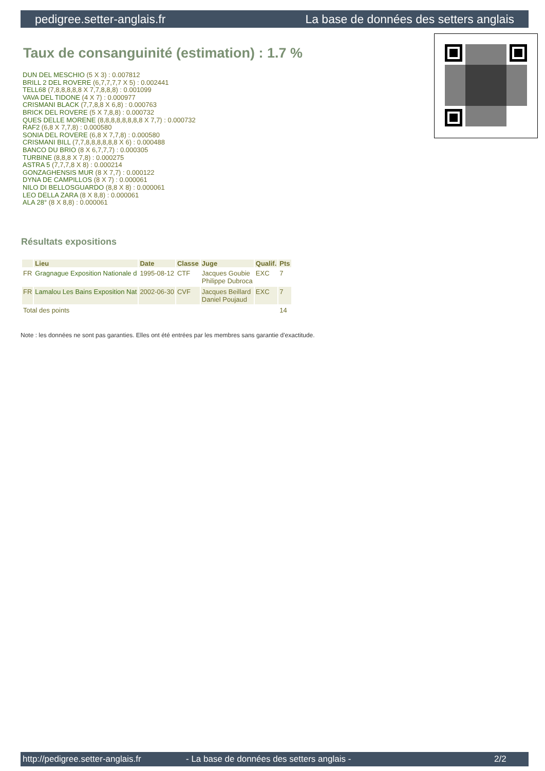pedigree.setter-anglais.fr La base de données des setters anglais
Taux de consanguinité (estimation) : 1.7 %
DUN DEL MESCHIO (5 X 3) : 0.007812
BRILL 2 DEL ROVERE (6,7,7,7,7 X 5) : 0.002441
TELL68 (7,8,8,8,8,8 X 7,7,8,8,8) : 0.001099
VAVA DEL TIDONE (4 X 7) : 0.000977
CRISMANI BLACK (7,7,8,8 X 6,8) : 0.000763
BRICK DEL ROVERE (5 X 7,8,8) : 0.000732
QUES DELLE MORENE (8,8,8,8,8,8,8,8 X 7,7) : 0.000732
RAF2 (6,8 X 7,7,8) : 0.000580
SONIA DEL ROVERE (6,8 X 7,7,8) : 0.000580
CRISMANI BILL (7,7,8,8,8,8,8,8 X 6) : 0.000488
BANCO DU BRIO (8 X 6,7,7,7) : 0.000305
TURBINE (8,8,8 X 7,8) : 0.000275
ASTRA 5 (7,7,7,8 X 8) : 0.000214
GONZAGHENSIS MUR (8 X 7,7) : 0.000122
DYNA DE CAMPILLOS (8 X 7) : 0.000061
NILO DI BELLOSGUARDO (8,8 X 8) : 0.000061
LEO DELLA ZARA (8 X 8,8) : 0.000061
ALA 28° (8 X 8,8) : 0.000061
Résultats expositions
| | Lieu | Date | Classe | Juge | Qualif. | Pts |
| --- | --- | --- | --- | --- | --- | --- |
| FR | Gragnague Exposition Nationale d | 1995-08-12 | CTF | Jacques Goubie Philippe Dubroca | EXC | 7 |
| FR | Lamalou Les Bains Exposition Nat | 2002-06-30 | CVF | Jacques Beillard Daniel Poujaud | EXC | 7 |
| Total des points | | | | | | 14 |
Note : les données ne sont pas garanties. Elles ont été entrées par les membres sans garantie d'exactitude.
http://pedigree.setter-anglais.fr - La base de données des setters anglais - 2/2